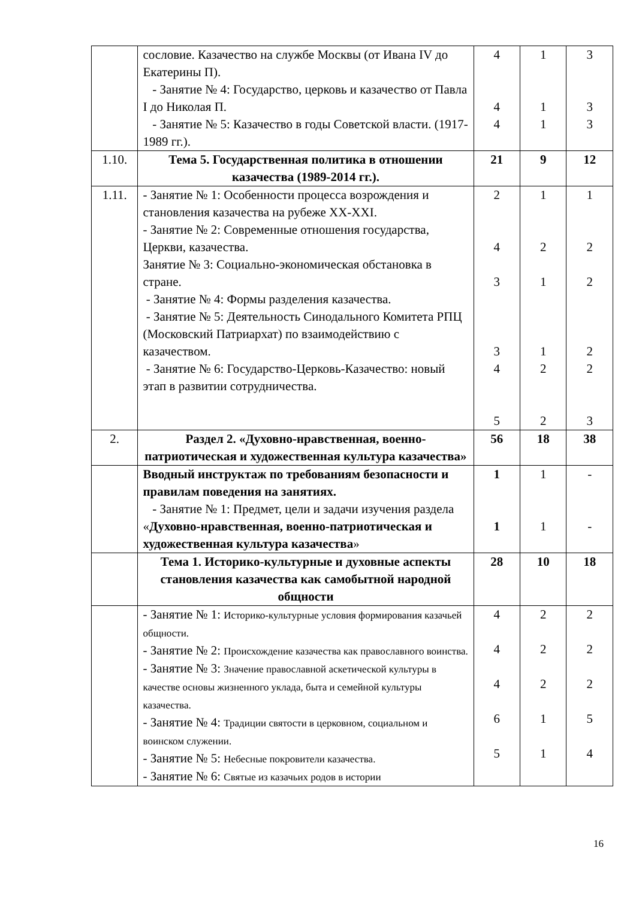| | сословие. Казачество на службе Москвы (от Ивана IV до Екатерины П). - Занятие № 4: Государство, церковь и казачество от Павла I до Николая П. - Занятие № 5: Казачество в годы Советской власти. (1917-1989 гг.). | 4 4 4 | 1 1 1 | 3 3 3 |
| 1.10. | Тема 5. Государственная политика в отношении казачества (1989-2014 гг.). | 21 | 9 | 12 |
| 1.11. | - Занятие № 1: Особенности процесса возрождения и становления казачества на рубеже XX-XXI. - Занятие № 2: Современные отношения государства, Церкви, казачества. Занятие № 3: Социально-экономическая обстановка в стране. - Занятие № 4: Формы разделения казачества. - Занятие № 5: Деятельность Синодального Комитета РПЦ (Московский Патриархат) по взаимодействию с казачеством. - Занятие № 6: Государство-Церковь-Казачество: новый этап в развитии сотрудничества. | 2 4 3 3 4 5 | 1 2 1 1 2 2 | 1 2 2 2 2 3 |
| 2. | Раздел 2. «Духовно-нравственная, военно-патриотическая и художественная культура казачества» | 56 | 18 | 38 |
| | Вводный инструктаж по требованиям безопасности и правилам поведения на занятиях. - Занятие № 1: Предмет, цели и задачи изучения раздела « Духовно-нравственная, военно-патриотическая и художественная культура казачества » | 1 1 | 1 1 | - - |
| | Тема 1. Историко-культурные и духовные аспекты становления казачества как самобытной народной общности | 28 | 10 | 18 |
| | - Занятие № 1: Историко-культурные условия формирования казачьей общности. - Занятие № 2: Происхождение казачества как православного воинства. - Занятие № 3: Значение православной аскетической культуры в качестве основы жизненного уклада, быта и семейной культуры казачества. - Занятие № 4: Традиции святости в церковном, социальном и воинском служении. - Занятие № 5: Небесные покровители казачества. - Занятие № 6: Святые из казачьих родов в истории | 4 4 4 6 5 | 2 2 2 1 1 | 2 2 2 5 4 |
16